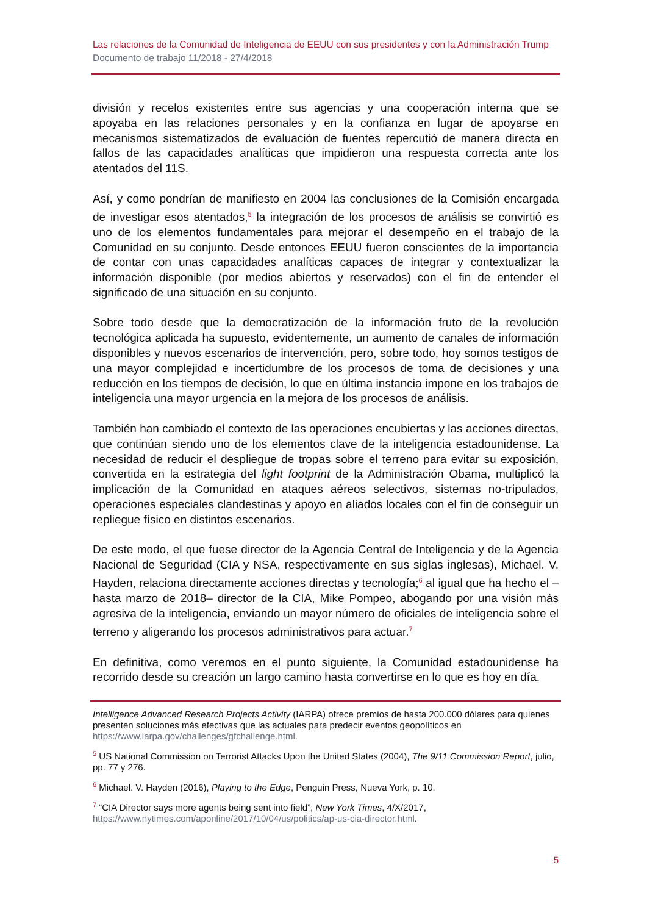Las relaciones de la Comunidad de Inteligencia de EEUU con sus presidentes y con la Administración Trump
Documento de trabajo 11/2018 - 27/4/2018
división y recelos existentes entre sus agencias y una cooperación interna que se apoyaba en las relaciones personales y en la confianza en lugar de apoyarse en mecanismos sistematizados de evaluación de fuentes repercutió de manera directa en fallos de las capacidades analíticas que impidieron una respuesta correcta ante los atentados del 11S.
Así, y como pondrían de manifiesto en 2004 las conclusiones de la Comisión encargada de investigar esos atentados,<sup>5</sup> la integración de los procesos de análisis se convirtió es uno de los elementos fundamentales para mejorar el desempeño en el trabajo de la Comunidad en su conjunto. Desde entonces EEUU fueron conscientes de la importancia de contar con unas capacidades analíticas capaces de integrar y contextualizar la información disponible (por medios abiertos y reservados) con el fin de entender el significado de una situación en su conjunto.
Sobre todo desde que la democratización de la información fruto de la revolución tecnológica aplicada ha supuesto, evidentemente, un aumento de canales de información disponibles y nuevos escenarios de intervención, pero, sobre todo, hoy somos testigos de una mayor complejidad e incertidumbre de los procesos de toma de decisiones y una reducción en los tiempos de decisión, lo que en última instancia impone en los trabajos de inteligencia una mayor urgencia en la mejora de los procesos de análisis.
También han cambiado el contexto de las operaciones encubiertas y las acciones directas, que continúan siendo uno de los elementos clave de la inteligencia estadounidense. La necesidad de reducir el despliegue de tropas sobre el terreno para evitar su exposición, convertida en la estrategia del light footprint de la Administración Obama, multiplicó la implicación de la Comunidad en ataques aéreos selectivos, sistemas no-tripulados, operaciones especiales clandestinas y apoyo en aliados locales con el fin de conseguir un repliegue físico en distintos escenarios.
De este modo, el que fuese director de la Agencia Central de Inteligencia y de la Agencia Nacional de Seguridad (CIA y NSA, respectivamente en sus siglas inglesas), Michael. V. Hayden, relaciona directamente acciones directas y tecnología;<sup>6</sup> al igual que ha hecho el –hasta marzo de 2018– director de la CIA, Mike Pompeo, abogando por una visión más agresiva de la inteligencia, enviando un mayor número de oficiales de inteligencia sobre el terreno y aligerando los procesos administrativos para actuar.<sup>7</sup>
En definitiva, como veremos en el punto siguiente, la Comunidad estadounidense ha recorrido desde su creación un largo camino hasta convertirse en lo que es hoy en día.
Intelligence Advanced Research Projects Activity (IARPA) ofrece premios de hasta 200.000 dólares para quienes presenten soluciones más efectivas que las actuales para predecir eventos geopolíticos en https://www.iarpa.gov/challenges/gfchallenge.html.
<sup>5</sup> US National Commission on Terrorist Attacks Upon the United States (2004), The 9/11 Commission Report, julio, pp. 77 y 276.
<sup>6</sup> Michael. V. Hayden (2016), Playing to the Edge, Penguin Press, Nueva York, p. 10.
<sup>7</sup> “CIA Director says more agents being sent into field”, New York Times, 4/X/2017, https://www.nytimes.com/aponline/2017/10/04/us/politics/ap-us-cia-director.html.
5